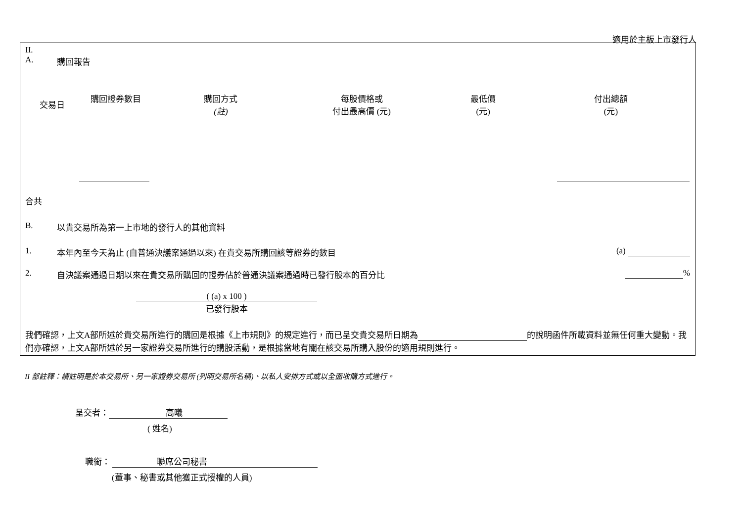適用於主板上市發行人
II.
A. 購回報告
| 交易日 | 購回證券數目 | 購回方式 (註) | 每股價格或 付出最高價 (元) | 最低價 (元) | 付出總額 (元) |
| --- | --- | --- | --- | --- | --- |
合共
B. 以貴交易所為第一上市地的發行人的其他資料
1. 本年內至今天為止 (自普通決議案通過以來) 在貴交易所購回該等證券的數目 (a)
2. 自決議案通過日期以來在貴交易所購回的證券佔於普通決議案通過時已發行股本的百分比 %
( (a) x 100 )
已發行股本
我們確認，上文A部所述於貴交易所進行的購回是根據《上市規則》的規定進行，而已呈交貴交易所日期為 的說明函件所載資料並無任何重大變動。我們亦確認，上文A部所述於另一家證券交易所進行的購股活動，是根據當地有關在該交易所購入股份的適用規則進行。
II 部註釋：請註明是於本交易所、另一家證券交易所 (列明交易所名稱)、以私人安排方式或以全面收購方式進行。
呈交者： 高曦
( 姓名)
職銜： 聯席公司秘書
(董事、秘書或其他獲正式授權的人員)